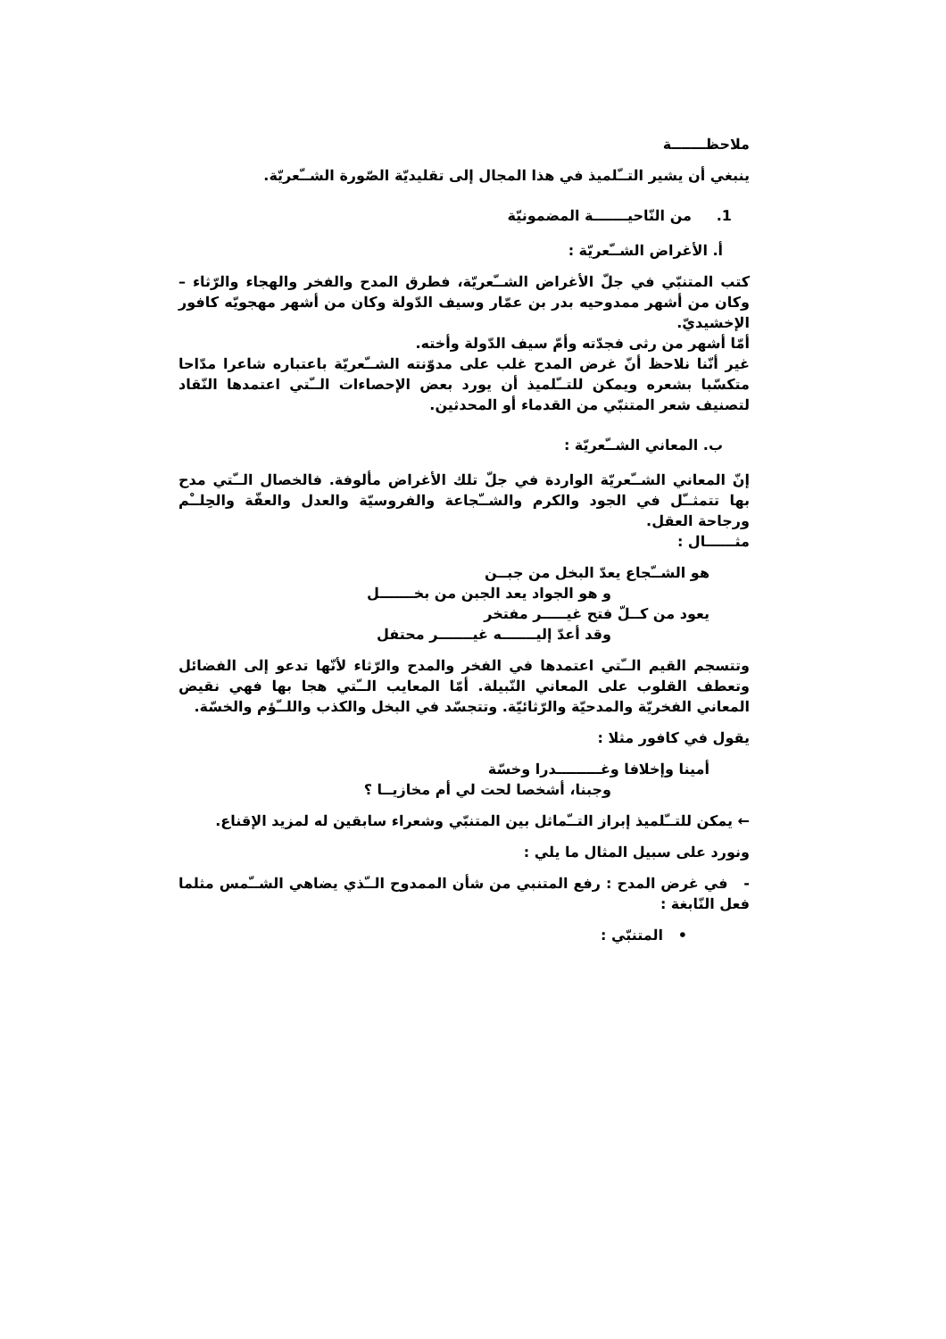ملاحظـــــــة
ينبغي أن يشير التــّلميذ في هذا المجال إلى تقليديّة الصّورة الشــّعريّة.
1. من النّاحيـــــــة المضمونيّة
أ. الأغراض الشــّعريّة :
كتب المتنبّي في جلّ الأغراض الشــّعريّة، فطرق المدح والفخر والهجاء والرّثاء – وكان من أشهر ممدوحيه بدر بن عمّار وسيف الدّولة وكان من أشهر مهجويّه كافور الإخشيديّ.
أمّا أشهر من رثى فجدّته وأمّ سيف الدّولة وأخته.
غير أنّنا نلاحظ أنّ غرض المدح غلب على مدوّنته الشــّعريّة باعتباره شاعرا مدّاحا متكسّبا بشعره ويمكن للتــّلميذ أن يورد بعض الإحصاءات الــّتي اعتمدها النّقاد لتصنيف شعر المتنبّي من القدماء أو المحدثين.
ب. المعاني الشــّعريّة :
إنّ المعاني الشــّعريّة الواردة في جلّ تلك الأغراض مألوفة. فالخصال الــّتي مدح بها تتمثــّل في الجود والكرم والشــّجاعة والفروسيّة والعدل والعفّة والحِلــْم ورجاحة العقل.
مثــــــال :
هو الشــّجاع يعدّ البخل من جبــن
و هو الجواد يعد الجبن من بخـــــــل
يعود من كــلّ فتح غيـــــر مفتخر
وقد أعدّ إليـــــــه غيـــــــر محتفل
وتتسجم القيم الــّتي اعتمدها في الفخر والمدح والرّثاء لأنّها تدعو إلى الفضائل وتعطف القلوب على المعاني النّبيلة. أمّا المعايب الــّتي هجا بها فهي نقيض المعاني الفخريّة والمدحيّة والرّثائيّة. وتتجسّد في البخل والكذب واللــّؤم والخسّة.
يقول في كافور مثلا :
أمينا وإخلافا وغـــــــــدرا وخسّة
وجبنا، أشخصا لحت لي أم مخازيــا ؟
← يمكن للتــّلميذ إبراز التــّماثل بين المتنبّي وشعراء سابقين له لمزيد الإقناع.
ونورد على سبيل المثال ما يلي :
- في غرض المدح : رفع المتنبي من شأن الممدوح الــّذي يضاهي الشــّمس مثلما فعل النّابغة :
• المتنبّي :